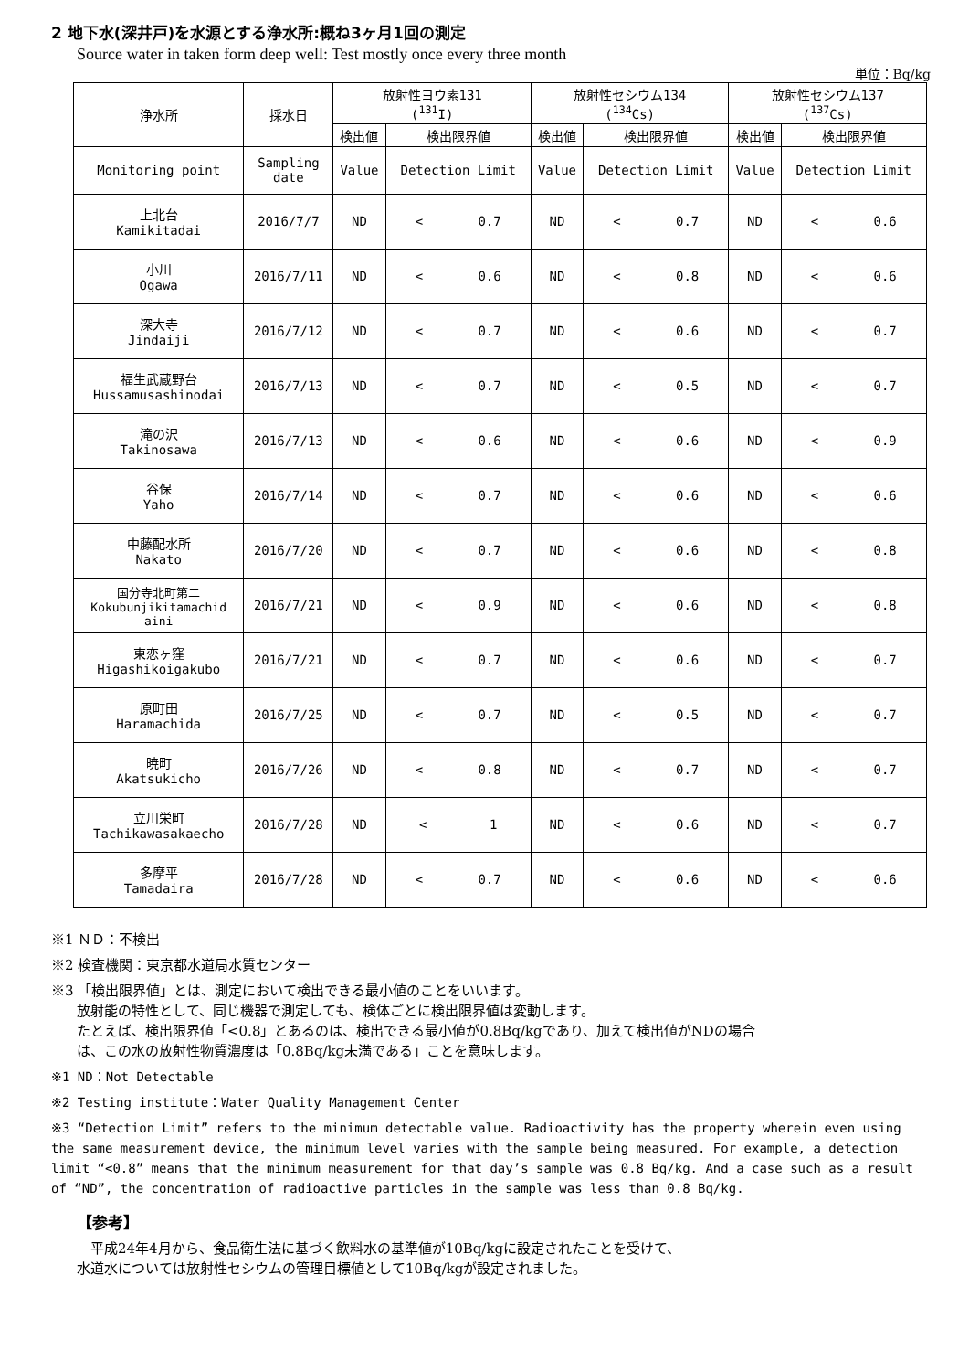2 地下水(深井戸)を水源とする浄水所:概ね3ヶ月1回の測定
Source water in taken form deep well: Test mostly once every three month
単位：Bq/kg
| 浄水所 | 採水日 | 放射性ヨウ素131 (<sup>131</sup>I) | | 放射性セシウム134 (<sup>134</sup>Cs) | | 放射性セシウム137 (<sup>137</sup>Cs) | |
| --- | --- | --- | --- | --- | --- | --- | --- |
| | | 検出値 | 検出限界値 | 検出値 | 検出限界値 | 検出値 | 検出限界値 |
| Monitoring point | Sampling date | Value | Detection Limit | Value | Detection Limit | Value | Detection Limit |
| 上北台 Kamikitadai | 2016/7/7 | ND | < 0.7 | ND | < 0.7 | ND | < 0.6 |
| 小川 Ogawa | 2016/7/11 | ND | < 0.6 | ND | < 0.8 | ND | < 0.6 |
| 深大寺 Jindaiji | 2016/7/12 | ND | < 0.7 | ND | < 0.6 | ND | < 0.7 |
| 福生武蔵野台 Hussamusashinodai | 2016/7/13 | ND | < 0.7 | ND | < 0.5 | ND | < 0.7 |
| 滝の沢 Takinosawa | 2016/7/13 | ND | < 0.6 | ND | < 0.6 | ND | < 0.9 |
| 谷保 Yaho | 2016/7/14 | ND | < 0.7 | ND | < 0.6 | ND | < 0.6 |
| 中藤配水所 Nakato | 2016/7/20 | ND | < 0.7 | ND | < 0.6 | ND | < 0.8 |
| 国分寺北町第二 Kokubunjikitamachid aini | 2016/7/21 | ND | < 0.9 | ND | < 0.6 | ND | < 0.8 |
| 東恋ヶ窪 Higashikoigakubo | 2016/7/21 | ND | < 0.7 | ND | < 0.6 | ND | < 0.7 |
| 原町田 Haramachida | 2016/7/25 | ND | < 0.7 | ND | < 0.5 | ND | < 0.7 |
| 暁町 Akatsukicho | 2016/7/26 | ND | < 0.8 | ND | < 0.7 | ND | < 0.7 |
| 立川栄町 Tachikawasakaecho | 2016/7/28 | ND | < 1 | ND | < 0.6 | ND | < 0.7 |
| 多摩平 Tamadaira | 2016/7/28 | ND | < 0.7 | ND | < 0.6 | ND | < 0.6 |
※1 ＮＤ：不検出
※2 検査機関：東京都水道局水質センター
※3 「検出限界値」とは、測定において検出できる最小値のことをいいます。
放射能の特性として、同じ機器で測定しても、検体ごとに検出限界値は変動します。
たとえば、検出限界値「<0.8」とあるのは、検出できる最小値が0.8Bq/kgであり、加えて検出値がNDの場合
は、この水の放射性物質濃度は「0.8Bq/kg未満である」ことを意味します。
※1 ND：Not Detectable
※2 Testing institute：Water Quality Management Center
※3 “Detection Limit” refers to the minimum detectable value. Radioactivity has the property wherein even using the same measurement device, the minimum level varies with the sample being measured. For example, a detection limit “<0.8” means that the minimum measurement for that day’s sample was 0.8 Bq/kg. And a case such as a result of “ND”, the concentration of radioactive particles in the sample was less than 0.8 Bq/kg.
【参考】
　平成24年4月から、食品衛生法に基づく飲料水の基準値が10Bq/kgに設定されたことを受けて、
水道水については放射性セシウムの管理目標値として10Bq/kgが設定されました。